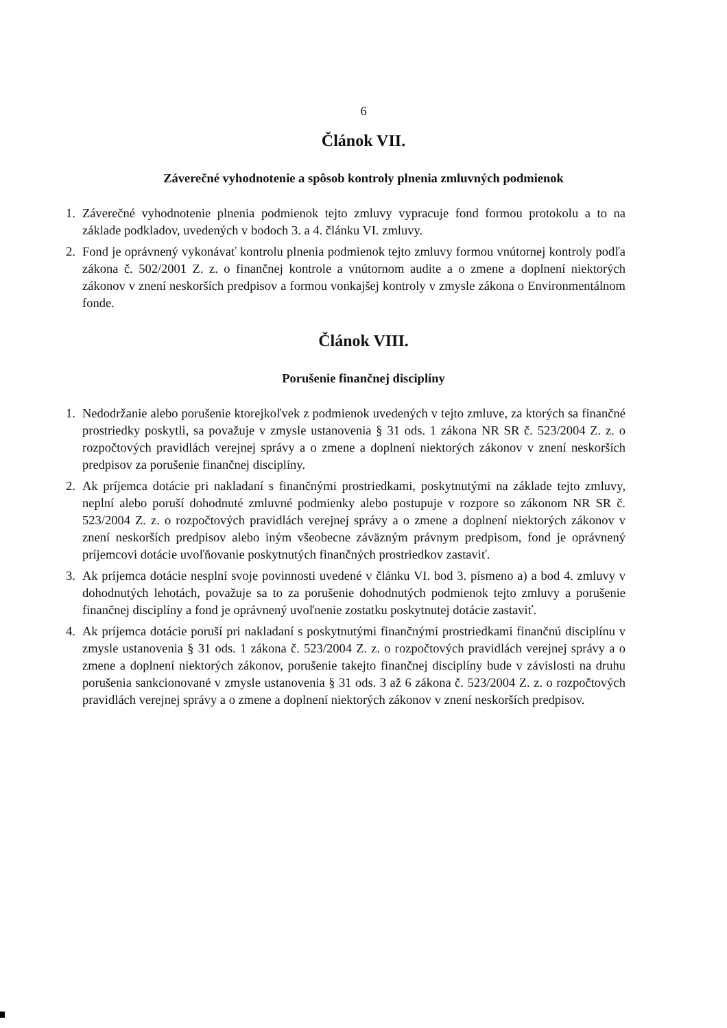6
Článok VII.
Záverečné vyhodnotenie a spôsob kontroly plnenia zmluvných podmienok
1. Záverečné vyhodnotenie plnenia podmienok tejto zmluvy vypracuje fond formou protokolu a to na základe podkladov, uvedených v bodoch 3. a 4. článku VI. zmluvy.
2. Fond je oprávnený vykonávať kontrolu plnenia podmienok tejto zmluvy formou vnútornej kontroly podľa zákona č. 502/2001 Z. z. o finančnej kontrole a vnútornom audite a o zmene a doplnení niektorých zákonov v znení neskorších predpisov a formou vonkajšej kontroly v zmysle zákona o Environmentálnom fonde.
Článok VIII.
Porušenie finančnej disciplíny
1. Nedodržanie alebo porušenie ktorejkoľvek z podmienok uvedených v tejto zmluve, za ktorých sa finančné prostriedky poskytli, sa považuje v zmysle ustanovenia § 31 ods. 1 zákona NR SR č. 523/2004 Z. z. o rozpočtových pravidlách verejnej správy a o zmene a doplnení niektorých zákonov v znení neskorších predpisov za porušenie finančnej disciplíny.
2. Ak príjemca dotácie pri nakladaní s finančnými prostriedkami, poskytnutými na základe tejto zmluvy, neplní alebo poruší dohodnuté zmluvné podmienky alebo postupuje v rozpore so zákonom NR SR č. 523/2004 Z. z. o rozpočtových pravidlách verejnej správy a o zmene a doplnení niektorých zákonov v znení neskorších predpisov alebo iným všeobecne záväzným právnym predpisom, fond je oprávnený príjemcovi dotácie uvoľňovanie poskytnutých finančných prostriedkov zastaviť.
3. Ak príjemca dotácie nesplní svoje povinnosti uvedené v článku VI. bod 3. písmeno a) a bod 4. zmluvy v dohodnutých lehotách, považuje sa to za porušenie dohodnutých podmienok tejto zmluvy a porušenie finančnej disciplíny a fond je oprávnený uvoľnenie zostatku poskytnutej dotácie zastaviť.
4. Ak príjemca dotácie poruší pri nakladaní s poskytnutými finančnými prostriedkami finančnú disciplínu v zmysle ustanovenia § 31 ods. 1 zákona č. 523/2004 Z. z. o rozpočtových pravidlách verejnej správy a o zmene a doplnení niektorých zákonov, porušenie takejto finančnej disciplíny bude v závislosti na druhu porušenia sankcionované v zmysle ustanovenia § 31 ods. 3 až 6 zákona č. 523/2004 Z. z. o rozpočtových pravidlách verejnej správy a o zmene a doplnení niektorých zákonov v znení neskorších predpisov.